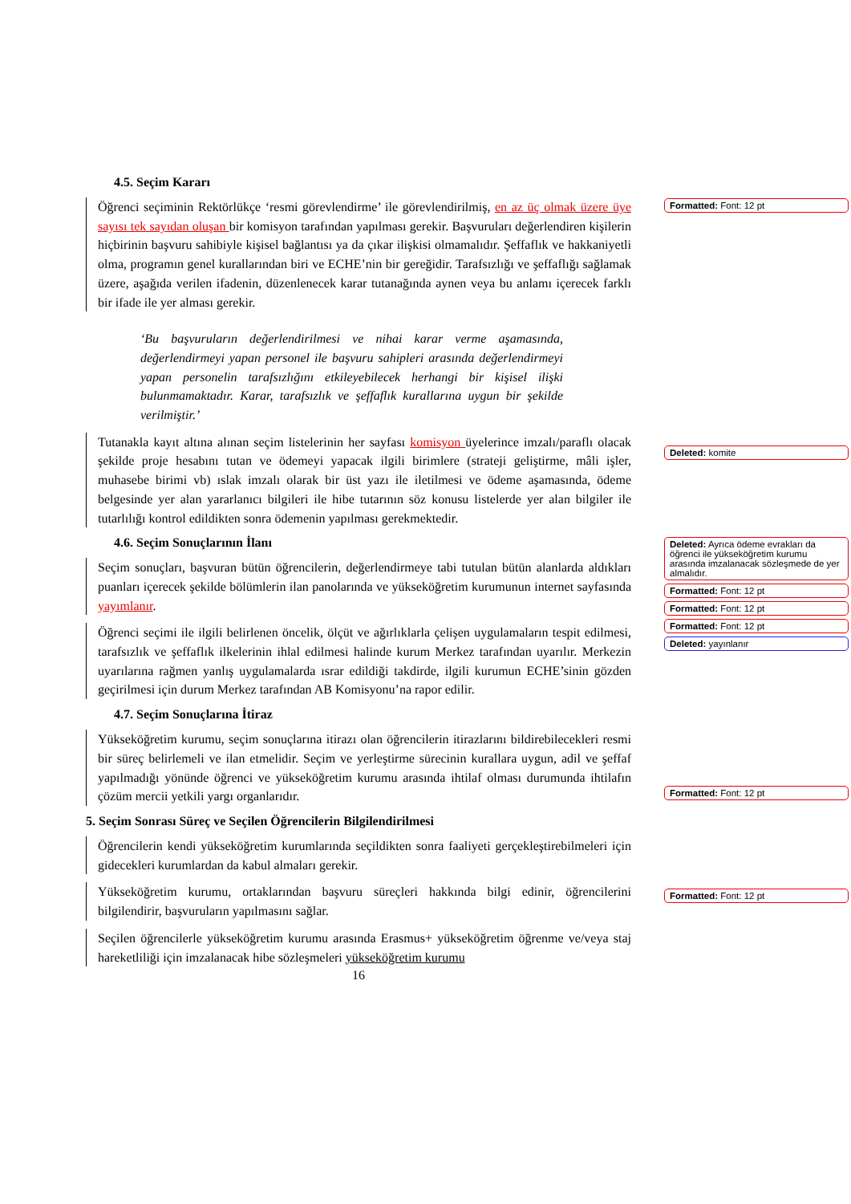4.5. Seçim Kararı
Öğrenci seçiminin Rektörlükçe ‘resmi görevlendirme’ ile görevlendirilmiş, en az üç olmak üzere üye sayısı tek sayıdan oluşan bir komisyon tarafından yapılması gerekir. Başvuruları değerlendiren kişilerin hiçbirinin başvuru sahibiyle kişisel bağlantısı ya da çıkar ilişkisi olmamalıdır. Şeffaflık ve hakkaniyetli olma, programın genel kurallarından biri ve ECHE’nin bir gereğidir. Tarafsızlığı ve şeffaflığı sağlamak üzere, aşağıda verilen ifadenin, düzenlenecek karar tutanağında aynen veya bu anlamı içerecek farklı bir ifade ile yer alması gerekir.
‘Bu başvuruların değerlendirilmesi ve nihai karar verme aşamasında, değerlendirmeyi yapan personel ile başvuru sahipleri arasında değerlendirmeyi yapan personelin tarafsızlığını etkileyebilecek herhangi bir kişisel ilişki bulunmamaktadır. Karar, tarafsızlık ve şeffaflık kurallarına uygun bir şekilde verilmiştir.’
Tutanakla kayıt altına alınan seçim listelerinin her sayfası komisyon üyelerince imzalı/paraflı olacak şekilde proje hesabını tutan ve ödemeyi yapacak ilgili birimlere (strateji geliştirme, mâli işler, muhasebe birimi vb) ıslak imzalı olarak bir üst yazı ile iletilmesi ve ödeme aşamasında, ödeme belgesinde yer alan yararlanıcı bilgileri ile hibe tutarının söz konusu listelerde yer alan bilgiler ile tutarlılığı kontrol edildikten sonra ödemenin yapılması gerekmektedir.
4.6. Seçim Sonuçlarının İlanı
Seçim sonuçları, başvuran bütün öğrencilerin, değerlendirmeye tabi tutulan bütün alanlarda aldıkları puanları içerecek şekilde bölümlerin ilan panolarında ve yükseköğretim kurumunun internet sayfasında yayımlanır.
Öğrenci seçimi ile ilgili belirlenen öncelik, ölçüt ve ağırlıklarla çelişen uygulamaların tespit edilmesi, tarafsızlık ve şeffaflık ilkelerinin ihlal edilmesi halinde kurum Merkez tarafından uyarılır. Merkezin uyarılarına rağmen yanlış uygulamalarda ısrar edildiği takdirde, ilgili kurumun ECHE’sinin gözden geçirilmesi için durum Merkez tarafından AB Komisyonu’na rapor edilir.
4.7. Seçim Sonuçlarına İtiraz
Yükseköğretim kurumu, seçim sonuçlarına itirazı olan öğrencilerin itirazlarını bildirebilecekleri resmi bir süreç belirlemeli ve ilan etmelidir. Seçim ve yerleştirme sürecinin kurallara uygun, adil ve şeffaf yapılmadığı yönünde öğrenci ve yükseköğretim kurumu arasında ihtilaf olması durumunda ihtilafın çözüm mercii yetkili yargı organlarıdır.
5. Seçim Sonrası Süreç ve Seçilen Öğrencilerin Bilgilendirilmesi
Öğrencilerin kendi yükseköğretim kurumlarında seçildikten sonra faaliyeti gerçekleştirebilmeleri için gidecekleri kurumlardan da kabul almaları gerekir.
Yükseköğretim kurumu, ortaklarından başvuru süreçleri hakkında bilgi edinir, öğrencilerini bilgilendirir, başvuruların yapılmasını sağlar.
Seçilen öğrencilerle yükseköğretim kurumu arasında Erasmus+ yükseköğretim öğrenme ve/veya staj hareketliliği için imzalanacak hibe sözleşmeleri yükseköğretim kurumu
16
Formatted: Font: 12 pt
Deleted: komite
Deleted: Ayrıca ödeme evrakları da öğrenci ile yükseköğretim kurumu arasında imzalanacak sözleşmede de yer almalıdır.
Formatted: Font: 12 pt
Formatted: Font: 12 pt
Formatted: Font: 12 pt
Deleted: yayınlanır
Formatted: Font: 12 pt
Formatted: Font: 12 pt